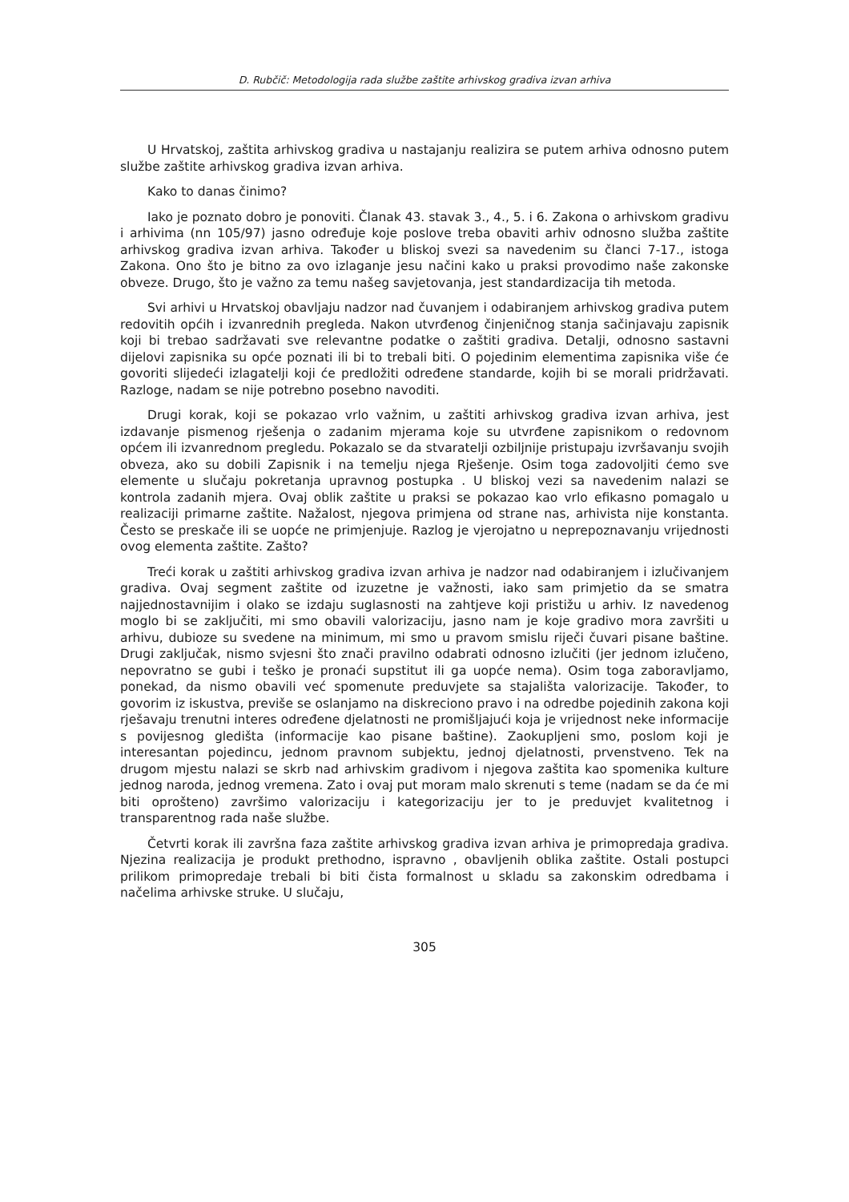D. Rubčič: Metodologija rada službe zaštite arhivskog gradiva izvan arhiva
U Hrvatskoj, zaštita arhivskog gradiva u nastajanju realizira se putem arhiva odnosno putem službe zaštite arhivskog gradiva izvan arhiva.
Kako to danas činimo?
Iako je poznato dobro je ponoviti. Članak 43. stavak 3., 4., 5. i 6. Zakona o arhivskom gradivu i arhivima (nn 105/97) jasno određuje koje poslove treba obaviti arhiv odnosno služba zaštite arhivskog gradiva izvan arhiva. Također u bliskoj svezi sa navedenim su članci 7-17., istoga Zakona. Ono što je bitno za ovo izlaganje jesu načini kako u praksi provodimo naše zakonske obveze. Drugo, što je važno za temu našeg savjetovanja, jest standardizacija tih metoda.
Svi arhivi u Hrvatskoj obavljaju nadzor nad čuvanjem i odabiranjem arhivskog gradiva putem redovitih općih i izvanrednih pregleda. Nakon utvrđenog činjeničnog stanja sačinjavaju zapisnik koji bi trebao sadržavati sve relevantne podatke o zaštiti gradiva. Detalji, odnosno sastavni dijelovi zapisnika su opće poznati ili bi to trebali biti. O pojedinim elementima zapisnika više će govoriti slijedeći izlagatelji koji će predložiti određene standarde, kojih bi se morali pridržavati. Razloge, nadam se nije potrebno posebno navoditi.
Drugi korak, koji se pokazao vrlo važnim, u zaštiti arhivskog gradiva izvan arhiva, jest izdavanje pismenog rješenja o zadanim mjerama koje su utvrđene zapisnikom o redovnom općem ili izvanrednom pregledu. Pokazalo se da stvaratelji ozbiljnije pristupaju izvršavanju svojih obveza, ako su dobili Zapisnik i na temelju njega Rješenje. Osim toga zadovoljiti ćemo sve elemente u slučaju pokretanja upravnog postupka . U bliskoj vezi sa navedenim nalazi se kontrola zadanih mjera. Ovaj oblik zaštite u praksi se pokazao kao vrlo efikasno pomagalo u realizaciji primarne zaštite. Nažalost, njegova primjena od strane nas, arhivista nije konstanta. Često se preskače ili se uopće ne primjenjuje. Razlog je vjerojatno u neprepoznavanju vrijednosti ovog elementa zaštite. Zašto?
Treći korak u zaštiti arhivskog gradiva izvan arhiva je nadzor nad odabiranjem i izlučivanjem gradiva. Ovaj segment zaštite od izuzetne je važnosti, iako sam primjetio da se smatra najjednostavnijim i olako se izdaju suglasnosti na zahtjeve koji pristižu u arhiv. Iz navedenog moglo bi se zaključiti, mi smo obavili valorizaciju, jasno nam je koje gradivo mora završiti u arhivu, dubioze su svedene na minimum, mi smo u pravom smislu riječi čuvari pisane baštine. Drugi zaključak, nismo svjesni što znači pravilno odabrati odnosno izlučiti (jer jednom izlučeno, nepovratno se gubi i teško je pronaći supstitut ili ga uopće nema). Osim toga zaboravljamo, ponekad, da nismo obavili već spomenute preduvjete sa stajališta valorizacije. Također, to govorim iz iskustva, previše se oslanjamo na diskreciono pravo i na odredbe pojedinih zakona koji rješavaju trenutni interes određene djelatnosti ne promišljajući koja je vrijednost neke informacije s povijesnog gledišta (informacije kao pisane baštine). Zaokupljeni smo, poslom koji je interesantan pojedincu, jednom pravnom subjektu, jednoj djelatnosti, prvenstveno. Tek na drugom mjestu nalazi se skrb nad arhivskim gradivom i njegova zaštita kao spomenika kulture jednog naroda, jednog vremena. Zato i ovaj put moram malo skrenuti s teme (nadam se da će mi biti oprošteno) završimo valorizaciju i kategorizaciju jer to je preduvjet kvalitetnog i transparentnog rada naše službe.
Četvrti korak ili završna faza zaštite arhivskog gradiva izvan arhiva je primopredaja gradiva. Njezina realizacija je produkt prethodno, ispravno , obavljenih oblika zaštite. Ostali postupci prilikom primopredaje trebali bi biti čista formalnost u skladu sa zakonskim odredbama i načelima arhivske struke. U slučaju,
305